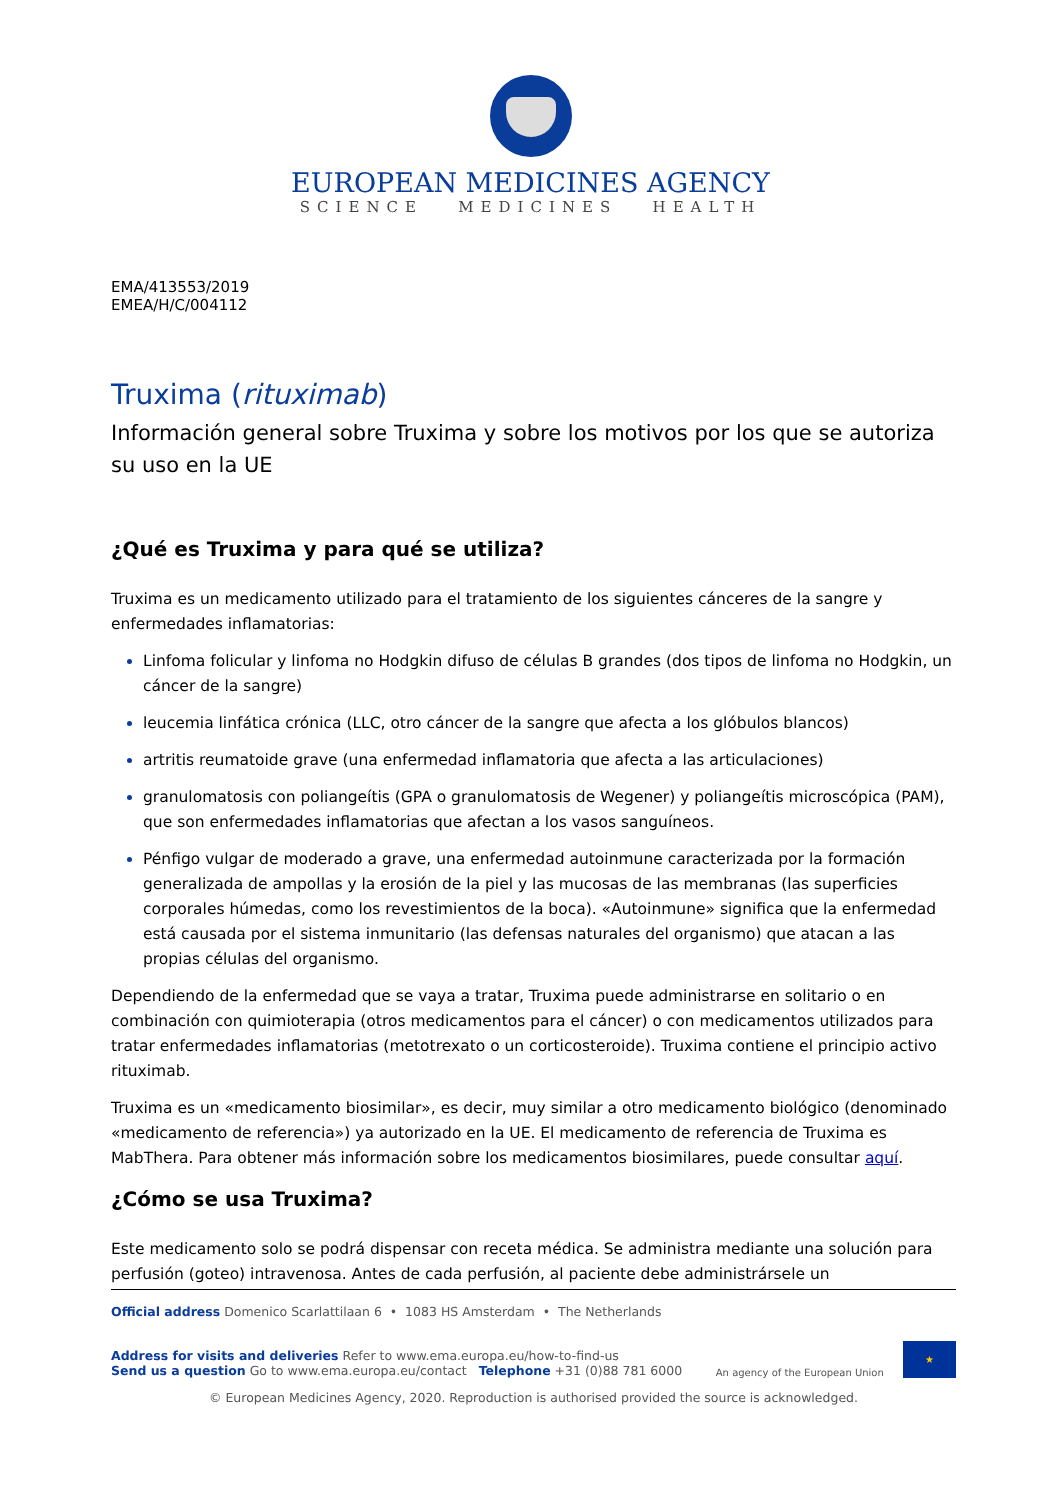EUROPEAN MEDICINES AGENCY
SCIENCE MEDICINES HEALTH
EMA/413553/2019
EMEA/H/C/004112
Truxima (rituximab)
Información general sobre Truxima y sobre los motivos por los que se autoriza su uso en la UE
¿Qué es Truxima y para qué se utiliza?
Truxima es un medicamento utilizado para el tratamiento de los siguientes cánceres de la sangre y enfermedades inflamatorias:
Linfoma folicular y linfoma no Hodgkin difuso de células B grandes (dos tipos de linfoma no Hodgkin, un cáncer de la sangre)
leucemia linfática crónica (LLC, otro cáncer de la sangre que afecta a los glóbulos blancos)
artritis reumatoide grave (una enfermedad inflamatoria que afecta a las articulaciones)
granulomatosis con poliangeítis (GPA o granulomatosis de Wegener) y poliangeítis microscópica (PAM), que son enfermedades inflamatorias que afectan a los vasos sanguíneos.
Pénfigo vulgar de moderado a grave, una enfermedad autoinmune caracterizada por la formación generalizada de ampollas y la erosión de la piel y las mucosas de las membranas (las superficies corporales húmedas, como los revestimientos de la boca). «Autoinmune» significa que la enfermedad está causada por el sistema inmunitario (las defensas naturales del organismo) que atacan a las propias células del organismo.
Dependiendo de la enfermedad que se vaya a tratar, Truxima puede administrarse en solitario o en combinación con quimioterapia (otros medicamentos para el cáncer) o con medicamentos utilizados para tratar enfermedades inflamatorias (metotrexato o un corticosteroide). Truxima contiene el principio activo rituximab.
Truxima es un «medicamento biosimilar», es decir, muy similar a otro medicamento biológico (denominado «medicamento de referencia») ya autorizado en la UE. El medicamento de referencia de Truxima es MabThera. Para obtener más información sobre los medicamentos biosimilares, puede consultar aquí.
¿Cómo se usa Truxima?
Este medicamento solo se podrá dispensar con receta médica. Se administra mediante una solución para perfusión (goteo) intravenosa. Antes de cada perfusión, al paciente debe administrársele un
Official address Domenico Scarlattilaan 6 • 1083 HS Amsterdam • The Netherlands
Address for visits and deliveries Refer to www.ema.europa.eu/how-to-find-us
Send us a question Go to www.ema.europa.eu/contact Telephone +31 (0)88 781 6000
An agency of the European Union ★
© European Medicines Agency, 2020. Reproduction is authorised provided the source is acknowledged.